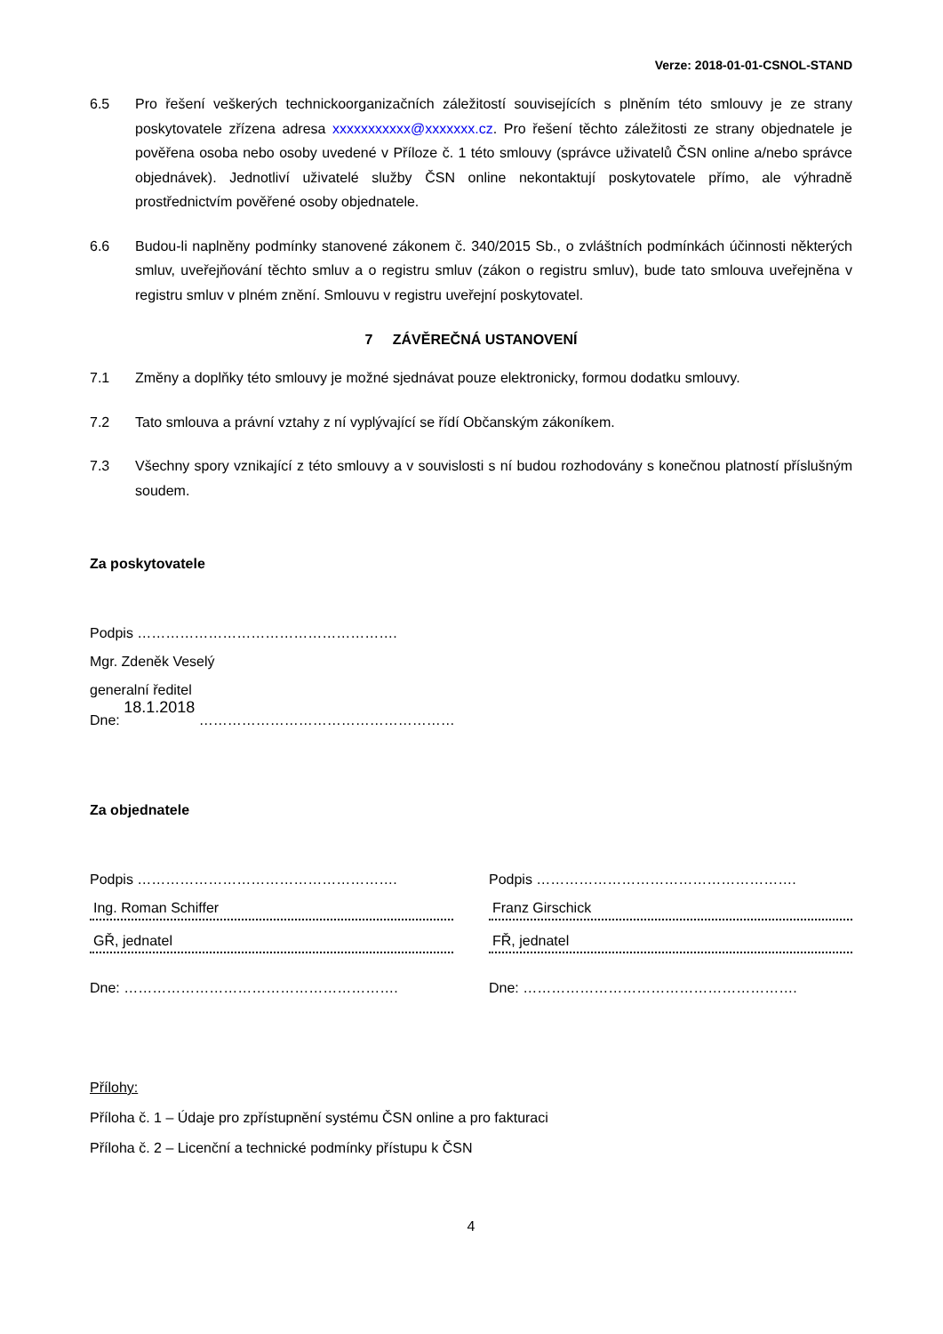Verze: 2018-01-01-CSNOL-STAND
6.5 Pro řešení veškerých technickoorganizačních záležitostí souvisejících s plněním této smlouvy je ze strany poskytovatele zřízena adresa xxxxxxxxxxx@xxxxxxx.cz. Pro řešení těchto záležitosti ze strany objednatele je pověřena osoba nebo osoby uvedené v Příloze č. 1 této smlouvy (správce uživatelů ČSN online a/nebo správce objednávek). Jednotliví uživatelé služby ČSN online nekontaktují poskytovatele přímo, ale výhradně prostřednictvím pověřené osoby objednatele.
6.6 Budou-li naplněny podmínky stanovené zákonem č. 340/2015 Sb., o zvláštních podmínkách účinnosti některých smluv, uveřejňování těchto smluv a o registru smluv (zákon o registru smluv), bude tato smlouva uveřejněna v registru smluv v plném znění. Smlouvu v registru uveřejní poskytovatel.
7 ZÁVĚREČNÁ USTANOVENÍ
7.1 Změny a doplňky této smlouvy je možné sjednávat pouze elektronicky, formou dodatku smlouvy.
7.2 Tato smlouva a právní vztahy z ní vyplývající se řídí Občanským zákoníkem.
7.3 Všechny spory vznikající z této smlouvy a v souvislosti s ní budou rozhodovány s konečnou platností příslušným soudem.
Za poskytovatele
Podpis ……………………………………………….
Mgr. Zdeněk Veselý
generalní ředitel
Dne: 18.1.2018 ………………………………………………
Za objednatele
Podpis ……………………………………………….
Ing. Roman Schiffer
GŘ, jednatel
Dne: ………………………………………………….
Podpis ……………………………………………….
Franz Girschick
FŘ, jednatel
Dne: ………………………………………………….
Přílohy:
Příloha č. 1 – Údaje pro zpřístupnění systému ČSN online a pro fakturaci
Příloha č. 2 – Licenční a technické podmínky přístupu k ČSN
4